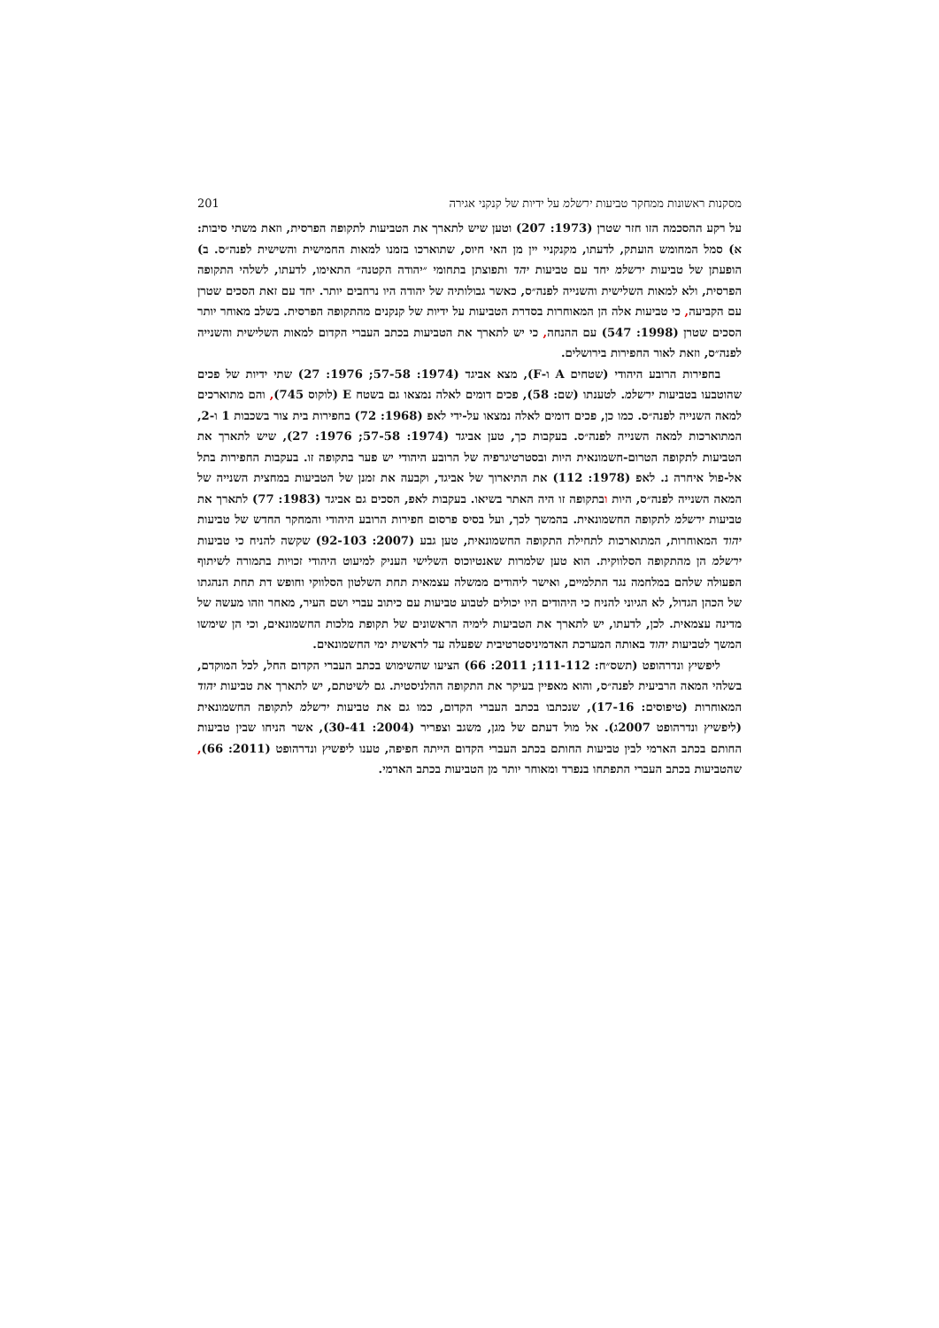מסקנות ראשונות ממחקר טביעות ירשלמ על ידיות של קנקני אגירה 201
על רקע ההסכמה הזו חזר שטרן (1973: 207) וטען שיש לתארך את הטביעות לתקופה הפרסית, וזאת משתי סיבות: א) סמל המחומש הועתק, לדעתו, מקנקניי יין מן האי חיוס, שתוארכו בזמנו למאות החמישית והשישית לפנה״ס. ב) הופעתן של טביעות ירשלמ יחד עם טביעות יהד ותפוצתן בתחומי ״יהודה הקטנה״ התאימו, לדעתו, לשלהי התקופה הפרסית, ולא למאות השלישית והשנייה לפנה״ס, כאשר גבולותיה של יהודה היו נרחבים יותר. יחד עם זאת הסכים שטרן עם הקביעה, כי טביעות אלה הן המאוחרות בסדרת הטביעות על ידיות של קנקנים מהתקופה הפרסית. בשלב מאוחר יותר הסכים שטרן (1998: 547) עם ההנחה, כי יש לתארך את הטביעות בכתב העברי הקדום למאות השלישית והשנייה לפנה״ס, וזאת לאור החפירות בירושלים.
בחפירות הרובע היהודי (שטחים A ו-F), מצא אביגד (1974: 57-58; 1976: 27) שתי ידיות של פכים שהוטבעו בטביעות ירשלמ. לטענתו (שם: 58), פכים דומים לאלה נמצאו גם בשטח E (לוקוס 745), והם מתוארכים למאה השנייה לפנה״ס. כמו כן, פכים דומים לאלה נמצאו על-ידי לאפ (1968: 72) בחפירות בית צור בשכבות 1 ו-2, המתוארכות למאה השנייה לפנה״ס. בעקבות כך, טען אביגד (1974: 57-58; 1976: 27), שיש לתארך את הטביעות לתקופה הטרום-חשמונאית היות ובסטרטיגרפיה של הרובע היהודי יש פער בתקופה זו. בעקבות החפירות בתל אל-פול איחרה נ. לאפ (1978: 112) את התיארוך של אביגד, וקבעה את זמנן של הטביעות במחצית השנייה של המאה השנייה לפנה״ס, היות ובתקופה זו היה האתר בשיאו. בעקבות לאפ, הסכים גם אביגד (1983: 77) לתארך את טביעות ירשלמ לתקופה החשמונאית. בהמשך לכך, ועל בסיס פרסום חפירות הרובע היהודי והמחקר החדש של טביעות יהוד המאוחרות, המתוארכות לתחילת התקופה החשמונאית, טען גבע (2007: 92-103) שקשה להניח כי טביעות ירשלמ הן מהתקופה הסלווקית. הוא טען שלמרות שאנטיוכוס השלישי העניק למיעוט היהודי זכויות בתמורה לשיתוף הפעולה שלהם במלחמה נגד התלמיים, ואישר ליהודים ממשלה עצמאית תחת השלטון הסלווקי וחופש דת תחת הנהגתו של הכהן הגדול, לא הגיוני להניח כי היהודים היו יכולים לטבוע טביעות עם כיתוב עברי ושם העיר, מאחר וזהו מעשה של מדינה עצמאית. לכן, לדעתו, יש לתארך את הטביעות לימיה הראשונים של תקופת מלכות החשמונאים, וכי הן שימשו המשך לטביעות יהוד באותה המערכת האדמיניסטרטיבית שפעלה עד לראשית ימי החשמונאים.
ליפשיץ ונדרהופט (תשס״ח: 111-112; 2011: 66) הציעו שהשימוש בכתב העברי הקדום החל, לכל המוקדם, בשלהי המאה הרביעית לפנה״ס, והוא מאפיין בעיקר את התקופה ההלניסטית. גם לשיטתם, יש לתארך את טביעות יהוד המאוחרות (טיפוסים: 17-16), שנכתבו בכתב העברי הקדום, כמו גם את טביעות ירשלמ לתקופה החשמונאית (ליפשיץ ונדרהופט 2007ג). אל מול דעתם של מגן, משגב וצפריר (2004: 30-41), אשר הניחו שבין טביעות החותם בכתב הארמי לבין טביעות החותם בכתב העברי הקדום הייתה חפיפה, טענו ליפשיץ ונדרהופט (2011: 66), שהטביעות בכתב העברי התפתחו בנפרד ומאוחר יותר מן הטביעות בכתב הארמי.